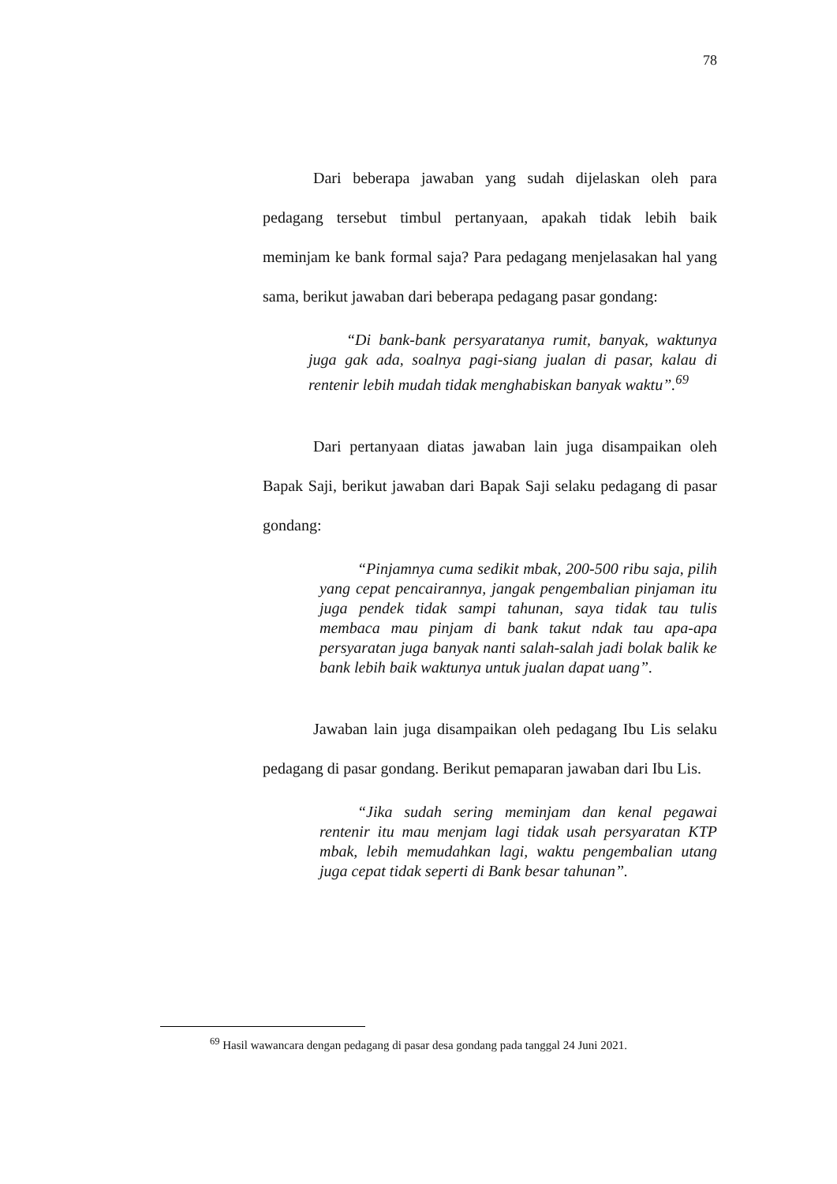78
Dari beberapa jawaban yang sudah dijelaskan oleh para pedagang tersebut timbul pertanyaan, apakah tidak lebih baik meminjam ke bank formal saja? Para pedagang menjelasakan hal yang sama, berikut jawaban dari beberapa pedagang pasar gondang:
“Di bank-bank persyaratanya rumit, banyak, waktunya juga gak ada, soalnya pagi-siang jualan di pasar, kalau di rentenir lebih mudah tidak menghabiskan banyak waktu”.<sup>69</sup>
Dari pertanyaan diatas jawaban lain juga disampaikan oleh Bapak Saji, berikut jawaban dari Bapak Saji selaku pedagang di pasar gondang:
“Pinjamnya cuma sedikit mbak, 200-500 ribu saja, pilih yang cepat pencairannya, jangak pengembalian pinjaman itu juga pendek tidak sampi tahunan, saya tidak tau tulis membaca mau pinjam di bank takut ndak tau apa-apa persyaratan juga banyak nanti salah-salah jadi bolak balik ke bank lebih baik waktunya untuk jualan dapat uang”.
Jawaban lain juga disampaikan oleh pedagang Ibu Lis selaku pedagang di pasar gondang. Berikut pemaparan jawaban dari Ibu Lis.
“Jika sudah sering meminjam dan kenal pegawai rentenir itu mau menjam lagi tidak usah persyaratan KTP mbak, lebih memudahkan lagi, waktu pengembalian utang juga cepat tidak seperti di Bank besar tahunan”.
<sup>69</sup> Hasil wawancara dengan pedagang di pasar desa gondang pada tanggal 24 Juni 2021.